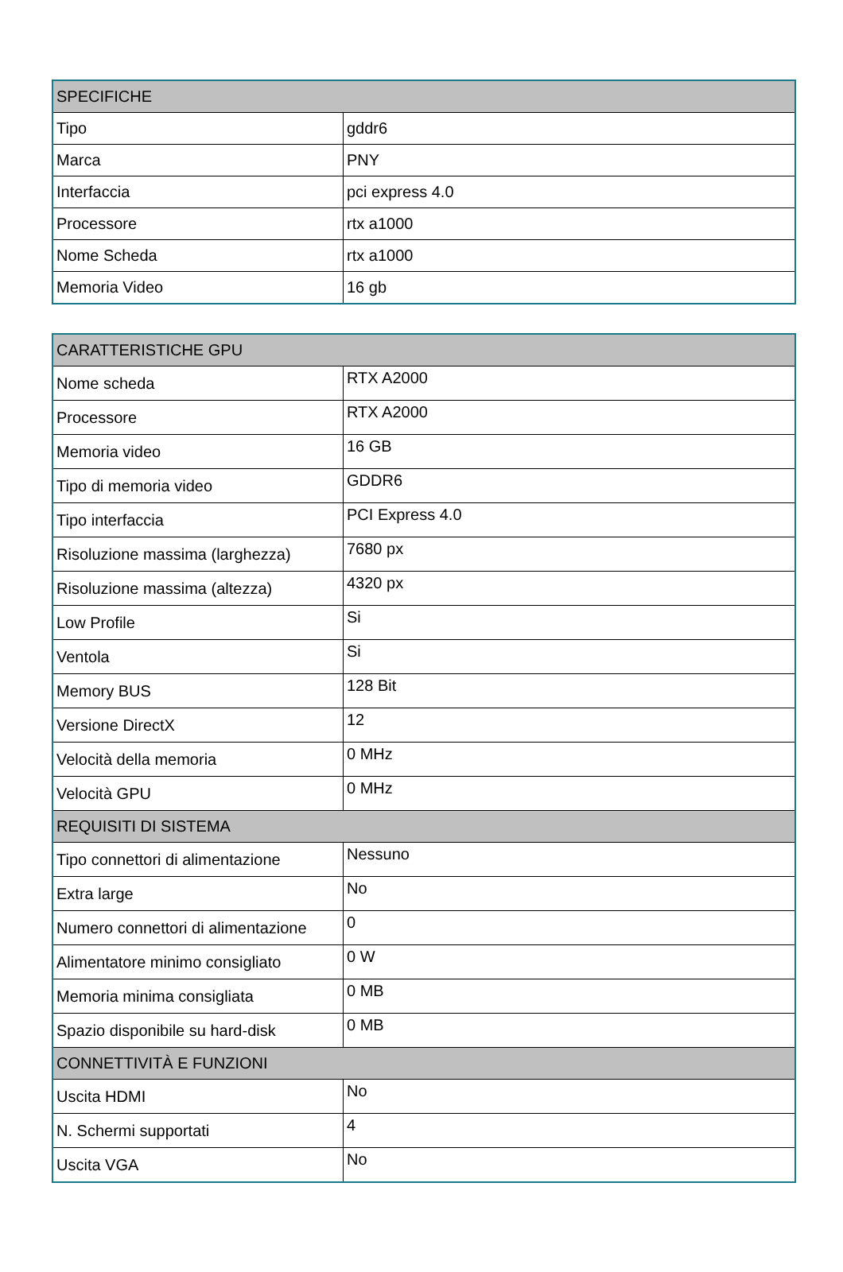| SPECIFICHE | |
| --- | --- |
| Tipo | gddr6 |
| Marca | PNY |
| Interfaccia | pci express 4.0 |
| Processore | rtx a1000 |
| Nome Scheda | rtx a1000 |
| Memoria Video | 16 gb |
| CARATTERISTICHE GPU | |
| --- | --- |
| Nome scheda | RTX A2000 |
| Processore | RTX A2000 |
| Memoria video | 16 GB |
| Tipo di memoria video | GDDR6 |
| Tipo interfaccia | PCI Express 4.0 |
| Risoluzione massima (larghezza) | 7680 px |
| Risoluzione massima (altezza) | 4320 px |
| Low Profile | Si |
| Ventola | Si |
| Memory BUS | 128 Bit |
| Versione DirectX | 12 |
| Velocità della memoria | 0 MHz |
| Velocità GPU | 0 MHz |
| REQUISITI DI SISTEMA | |
| Tipo connettori di alimentazione | Nessuno |
| Extra large | No |
| Numero connettori di alimentazione | 0 |
| Alimentatore minimo consigliato | 0 W |
| Memoria minima consigliata | 0 MB |
| Spazio disponibile su hard-disk | 0 MB |
| CONNETTIVITÀ E FUNZIONI | |
| Uscita HDMI | No |
| N. Schermi supportati | 4 |
| Uscita VGA | No |